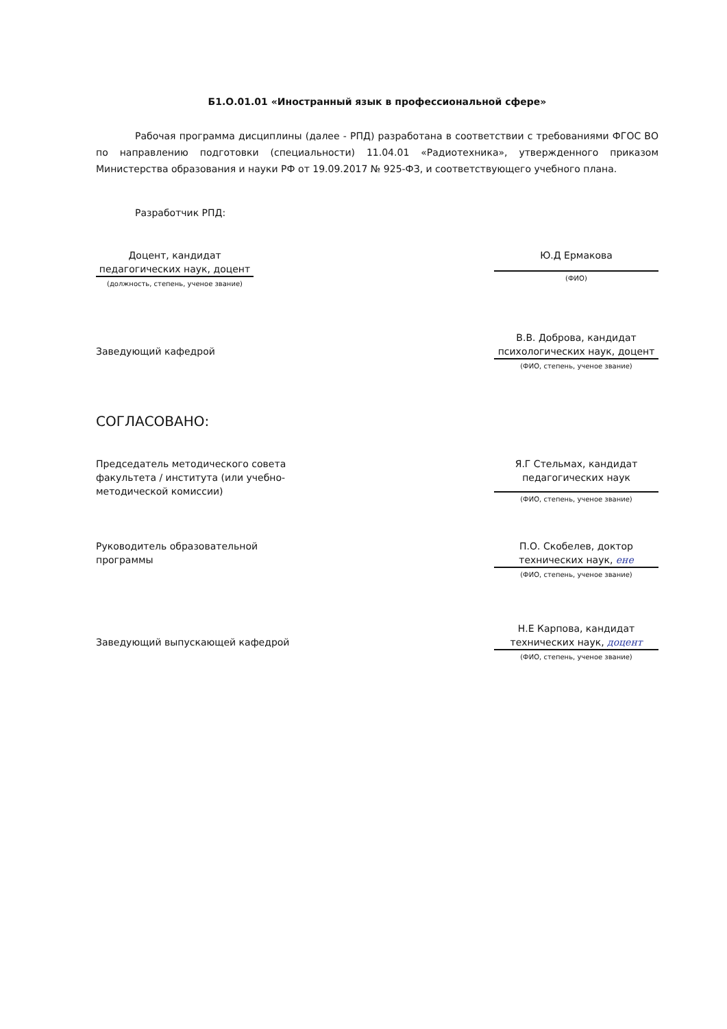Б1.О.01.01 «Иностранный язык в профессиональной сфере»
Рабочая программа дисциплины (далее - РПД) разработана в соответствии с требованиями ФГОС ВО по направлению подготовки (специальности) 11.04.01 «Радиотехника», утвержденного приказом Министерства образования и науки РФ от 19.09.2017 № 925-ФЗ, и соответствующего учебного плана.
Разработчик РПД:
Доцент, кандидат педагогических наук, доцент
(должность, степень, ученое звание)
Ю.Д Ермакова
(ФИО)
Заведующий кафедрой
В.В. Доброва, кандидат психологических наук, доцент
(ФИО, степень, ученое звание)
СОГЛАСОВАНО:
Председатель методического совета факультета / института (или учебно-методической комиссии)
Я.Г Стельмах, кандидат педагогических наук
(ФИО, степень, ученое звание)
Руководитель образовательной программы
П.О. Скобелев, доктор технических наук, ене
(ФИО, степень, ученое звание)
Заведующий выпускающей кафедрой
Н.Е Карпова, кандидат технических наук, доцент
(ФИО, степень, ученое звание)